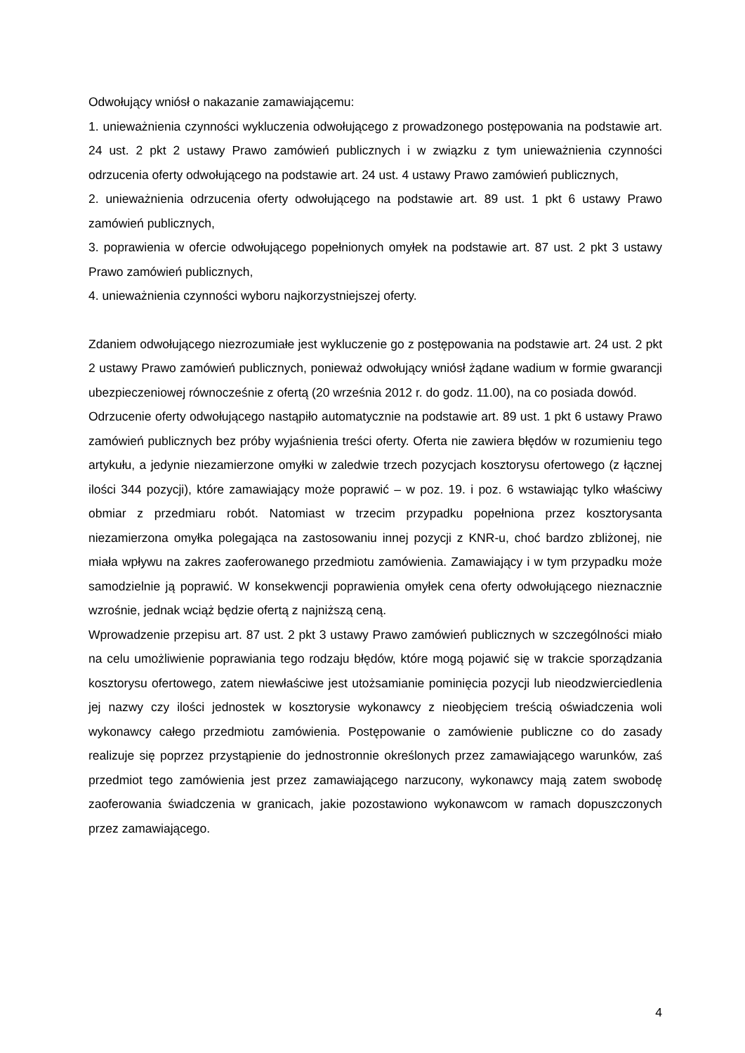Odwołujący wniósł o nakazanie zamawiającemu:
1. unieważnienia czynności wykluczenia odwołującego z prowadzonego postępowania na podstawie art. 24 ust. 2 pkt 2 ustawy Prawo zamówień publicznych i w związku z tym unieważnienia czynności odrzucenia oferty odwołującego na podstawie art. 24 ust. 4 ustawy Prawo zamówień publicznych,
2. unieważnienia odrzucenia oferty odwołującego na podstawie art. 89 ust. 1 pkt 6 ustawy Prawo zamówień publicznych,
3. poprawienia w ofercie odwołującego popełnionych omyłek na podstawie art. 87 ust. 2 pkt 3 ustawy Prawo zamówień publicznych,
4. unieważnienia czynności wyboru najkorzystniejszej oferty.
Zdaniem odwołującego niezrozumiałe jest wykluczenie go z postępowania na podstawie art. 24 ust. 2 pkt 2 ustawy Prawo zamówień publicznych, ponieważ odwołujący wniósł żądane wadium w formie gwarancji ubezpieczeniowej równocześnie z ofertą (20 września 2012 r. do godz. 11.00), na co posiada dowód.
Odrzucenie oferty odwołującego nastąpiło automatycznie na podstawie art. 89 ust. 1 pkt 6 ustawy Prawo zamówień publicznych bez próby wyjaśnienia treści oferty. Oferta nie zawiera błędów w rozumieniu tego artykułu, a jedynie niezamierzone omyłki w zaledwie trzech pozycjach kosztorysu ofertowego (z łącznej ilości 344 pozycji), które zamawiający może poprawić – w poz. 19. i poz. 6 wstawiając tylko właściwy obmiar z przedmiaru robót. Natomiast w trzecim przypadku popełniona przez kosztorysanta niezamierzona omyłka polegająca na zastosowaniu innej pozycji z KNR-u, choć bardzo zbliżonej, nie miała wpływu na zakres zaoferowanego przedmiotu zamówienia. Zamawiający i w tym przypadku może samodzielnie ją poprawić. W konsekwencji poprawienia omyłek cena oferty odwołującego nieznacznie wzrośnie, jednak wciąż będzie ofertą z najniższą ceną.
Wprowadzenie przepisu art. 87 ust. 2 pkt 3 ustawy Prawo zamówień publicznych w szczególności miało na celu umożliwienie poprawiania tego rodzaju błędów, które mogą pojawić się w trakcie sporządzania kosztorysu ofertowego, zatem niewłaściwe jest utożsamianie pominięcia pozycji lub nieodzwierciedlenia jej nazwy czy ilości jednostek w kosztorysie wykonawcy z nieobjęciem treścią oświadczenia woli wykonawcy całego przedmiotu zamówienia. Postępowanie o zamówienie publiczne co do zasady realizuje się poprzez przystąpienie do jednostronnie określonych przez zamawiającego warunków, zaś przedmiot tego zamówienia jest przez zamawiającego narzucony, wykonawcy mają zatem swobodę zaoferowania świadczenia w granicach, jakie pozostawiono wykonawcom w ramach dopuszczonych przez zamawiającego.
4